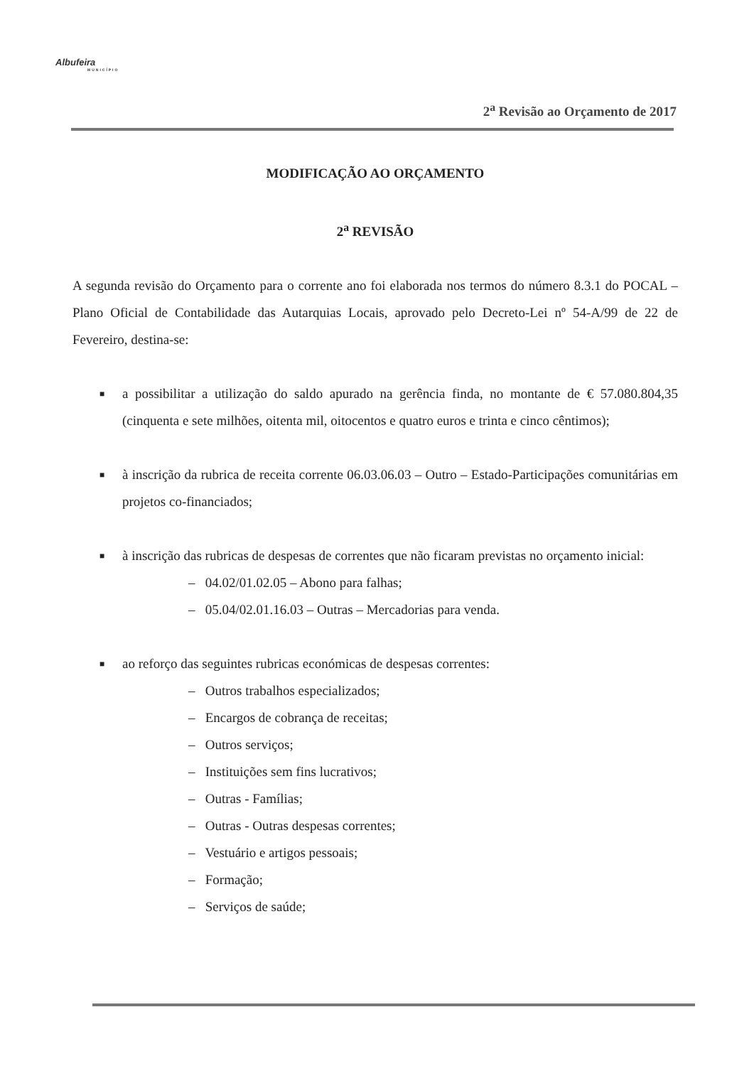Albufeira
MUNICÍPIO
2<sup>a</sup> Revisão ao Orçamento de 2017
MODIFICAÇÃO AO ORÇAMENTO
2<sup>a</sup> REVISÃO
A segunda revisão do Orçamento para o corrente ano foi elaborada nos termos do número 8.3.1 do POCAL – Plano Oficial de Contabilidade das Autarquias Locais, aprovado pelo Decreto-Lei nº 54-A/99 de 22 de Fevereiro, destina-se:
■ a possibilitar a utilização do saldo apurado na gerência finda, no montante de € 57.080.804,35 (cinquenta e sete milhões, oitenta mil, oitocentos e quatro euros e trinta e cinco cêntimos);
■ à inscrição da rubrica de receita corrente 06.03.06.03 – Outro – Estado-Participações comunitárias em projetos co-financiados;
■ à inscrição das rubricas de despesas de correntes que não ficaram previstas no orçamento inicial:
– 04.02/01.02.05 – Abono para falhas;
– 05.04/02.01.16.03 – Outras – Mercadorias para venda.
■ ao reforço das seguintes rubricas económicas de despesas correntes:
– Outros trabalhos especializados;
– Encargos de cobrança de receitas;
– Outros serviços;
– Instituições sem fins lucrativos;
– Outras - Famílias;
– Outras - Outras despesas correntes;
– Vestuário e artigos pessoais;
– Formação;
– Serviços de saúde;